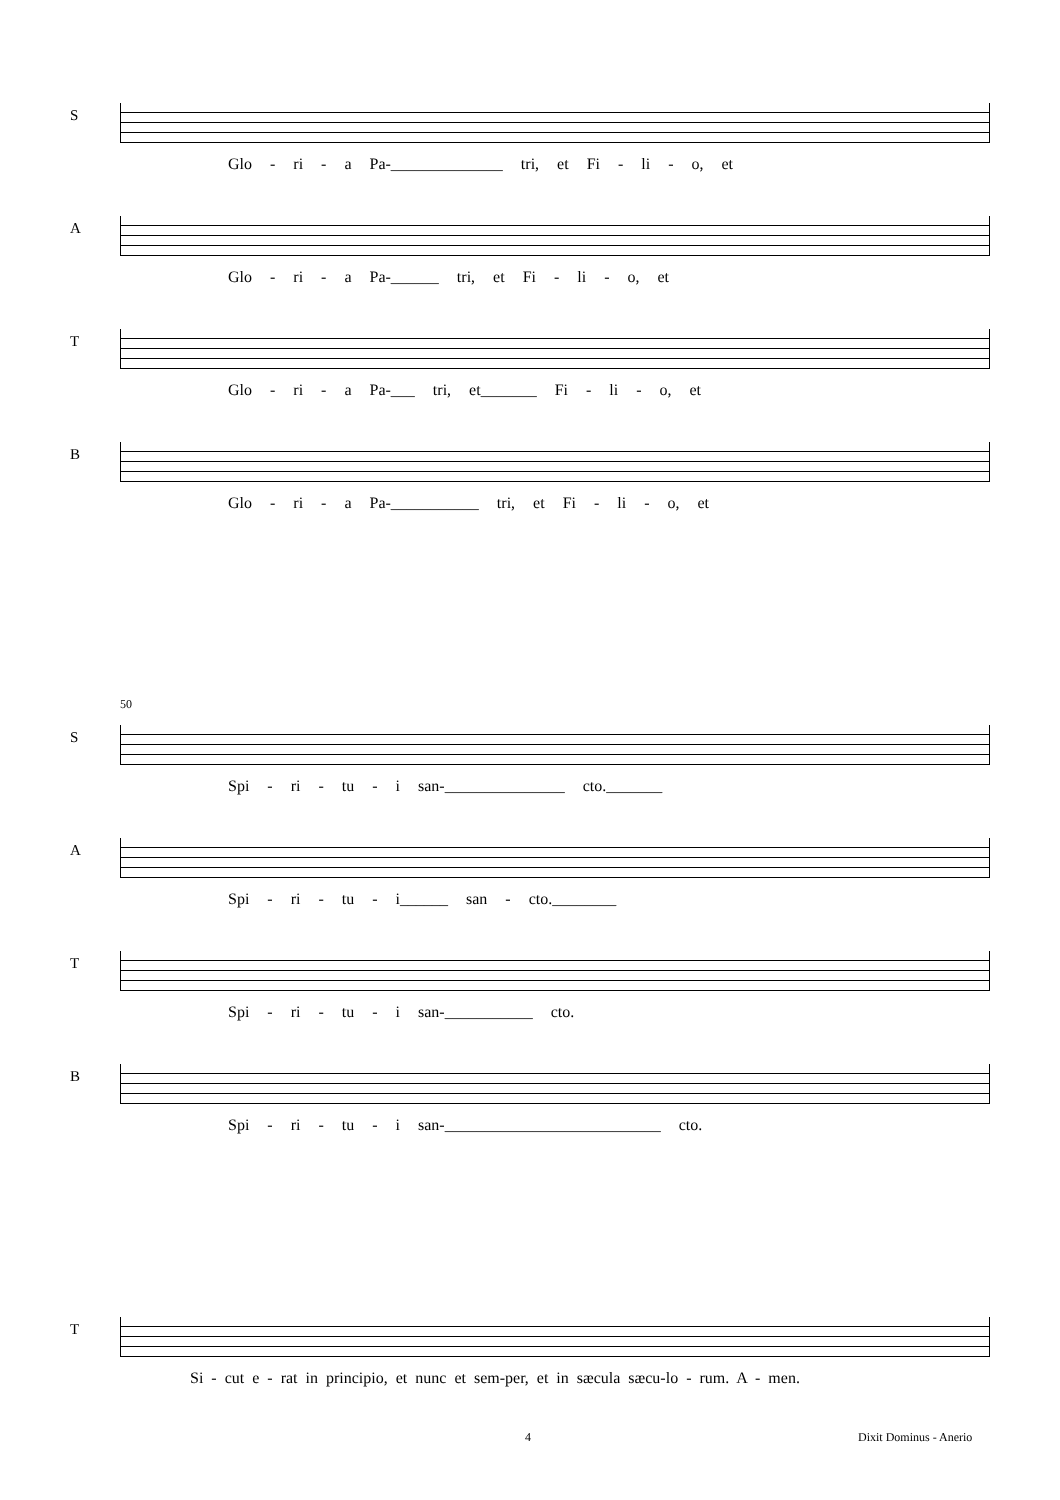S
Glo - ri - a Pa-______________ tri, et Fi - li - o, et
A
Glo - ri - a Pa-______ tri, et Fi - li - o, et
T
Glo - ri - a Pa-___ tri, et_______ Fi - li - o, et
B
Glo - ri - a Pa-___________ tri, et Fi - li - o, et
50
S
Spi - ri - tu - i san-_______________ cto._______
A
Spi - ri - tu - i______ san - cto.________
T
Spi - ri - tu - i san-___________ cto.
B
Spi - ri - tu - i san-___________________________ cto.
T
Si - cut e - rat in principio, et nunc et sem-per, et in sæcula sæcu-lo - rum. A - men.
4 Dixit Dominus - Anerio